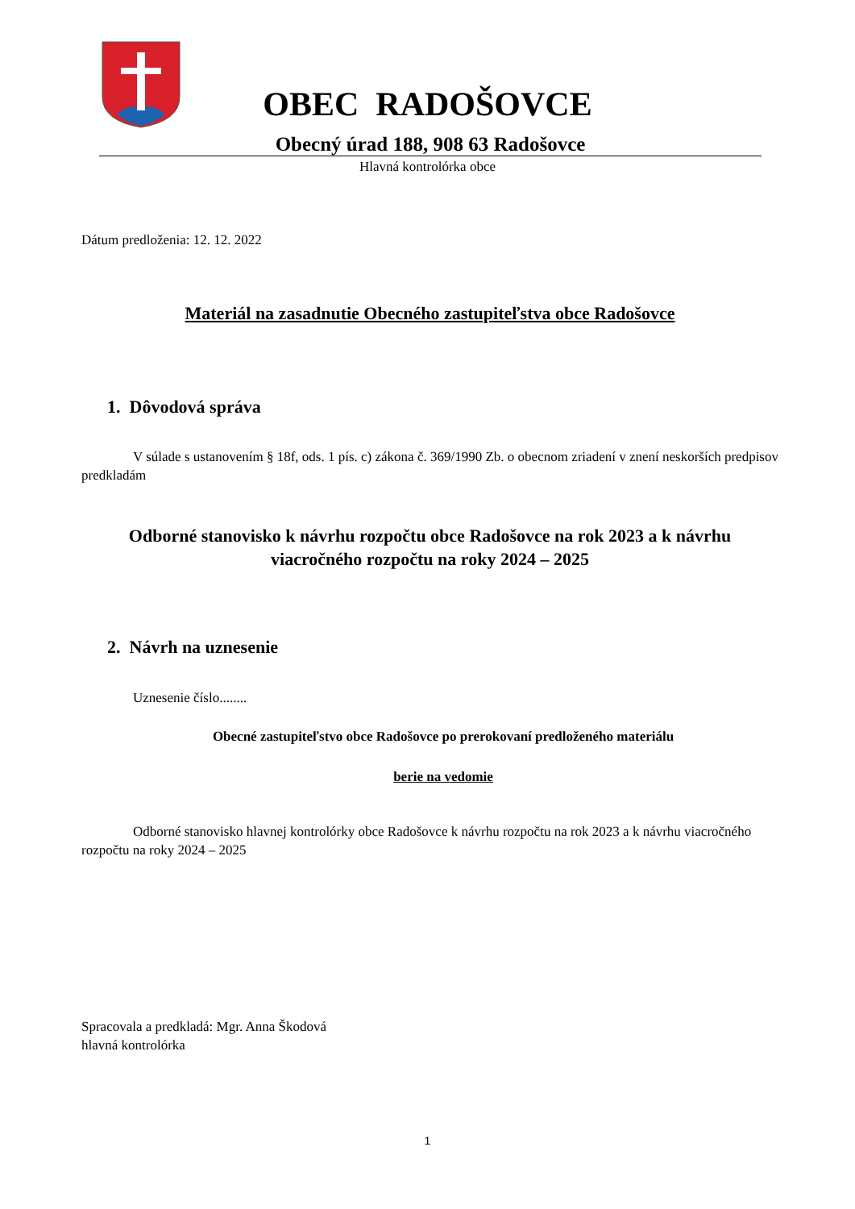OBEC RADOŠOVCE
Obecný úrad 188, 908 63 Radošovce
Hlavná kontrolórka obce
Dátum predloženia: 12. 12. 2022
Materiál na zasadnutie Obecného zastupiteľstva obce Radošovce
1. Dôvodová správa
V súlade s ustanovením § 18f, ods. 1 pís. c) zákona č. 369/1990 Zb. o obecnom zriadení v znení neskorších predpisov predkladám
Odborné stanovisko k návrhu rozpočtu obce Radošovce na rok 2023 a k návrhu viacročného rozpočtu na roky 2024 – 2025
2. Návrh na uznesenie
Uznesenie číslo........
Obecné zastupiteľstvo obce Radošovce po prerokovaní predloženého materiálu
berie na vedomie
Odborné stanovisko hlavnej kontrolórky obce Radošovce k návrhu rozpočtu na rok 2023 a k návrhu viacročného rozpočtu na roky 2024 – 2025
Spracovala a predkladá: Mgr. Anna Škodová
hlavná kontrolórka
1